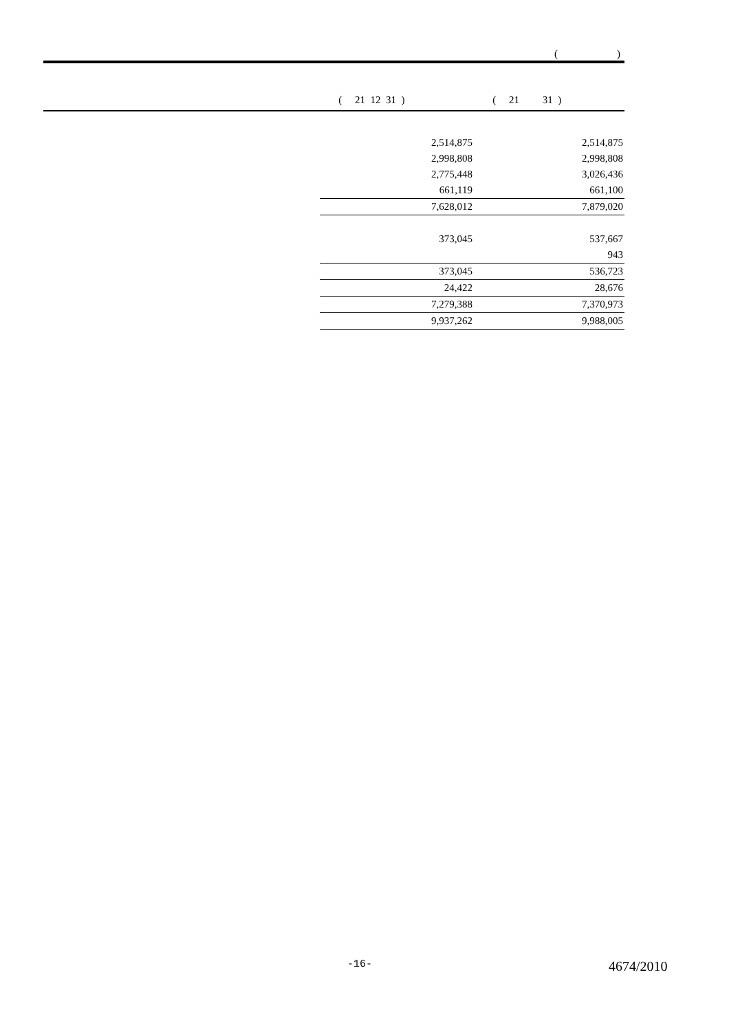()
| | ( 21 12 31 ) | ( 21 31 ) |
| --- | --- | --- |
| | 2,514,875 | 2,514,875 |
| | 2,998,808 | 2,998,808 |
| | 2,775,448 | 3,026,436 |
| | 661,119 | 661,100 |
| | 7,628,012 | 7,879,020 |
| | 373,045 | 537,667 |
| | | 943 |
| | 373,045 | 536,723 |
| | 24,422 | 28,676 |
| | 7,279,388 | 7,370,973 |
| | 9,937,262 | 9,988,005 |
-16- 4674/2010